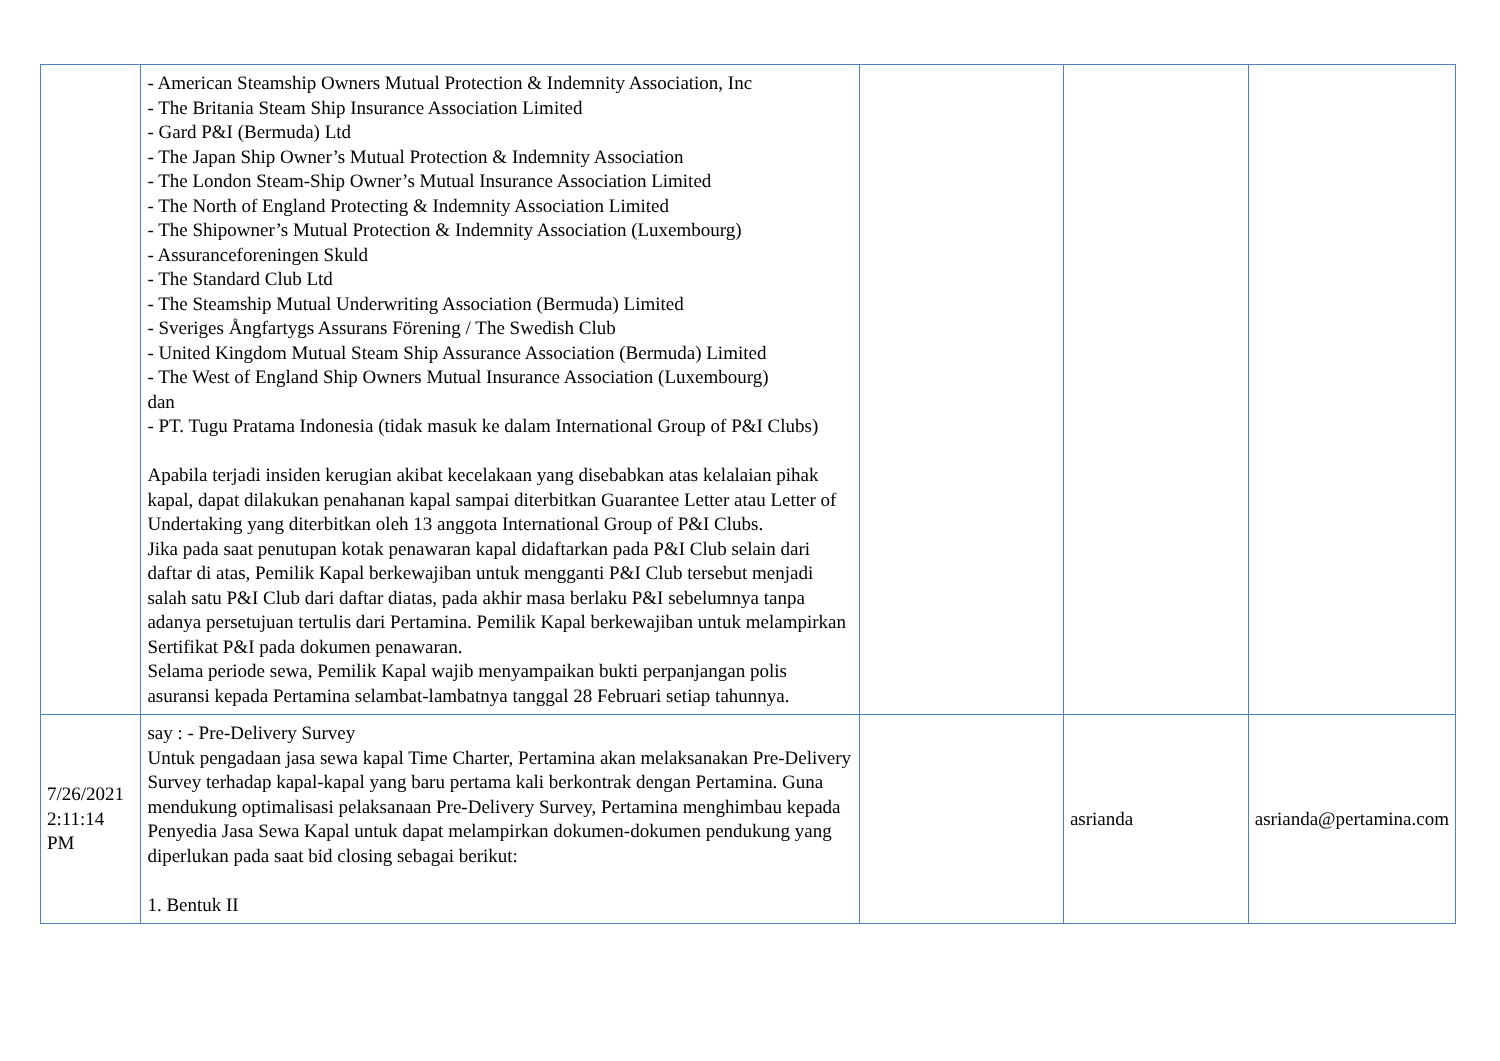| | - American Steamship Owners Mutual Protection & Indemnity Association, Inc - The Britania Steam Ship Insurance Association Limited - Gard P&I (Bermuda) Ltd - The Japan Ship Owner’s Mutual Protection & Indemnity Association - The London Steam-Ship Owner’s Mutual Insurance Association Limited - The North of England Protecting & Indemnity Association Limited - The Shipowner’s Mutual Protection & Indemnity Association (Luxembourg) - Assuranceforeningen Skuld - The Standard Club Ltd - The Steamship Mutual Underwriting Association (Bermuda) Limited - Sveriges Ångfartygs Assurans Förening / The Swedish Club - United Kingdom Mutual Steam Ship Assurance Association (Bermuda) Limited - The West of England Ship Owners Mutual Insurance Association (Luxembourg) dan - PT. Tugu Pratama Indonesia (tidak masuk ke dalam International Group of P&I Clubs) Apabila terjadi insiden kerugian akibat kecelakaan yang disebabkan atas kelalaian pihak kapal, dapat dilakukan penahanan kapal sampai diterbitkan Guarantee Letter atau Letter of Undertaking yang diterbitkan oleh 13 anggota International Group of P&I Clubs. Jika pada saat penutupan kotak penawaran kapal didaftarkan pada P&I Club selain dari daftar di atas, Pemilik Kapal berkewajiban untuk mengganti P&I Club tersebut menjadi salah satu P&I Club dari daftar diatas, pada akhir masa berlaku P&I sebelumnya tanpa adanya persetujuan tertulis dari Pertamina. Pemilik Kapal berkewajiban untuk melampirkan Sertifikat P&I pada dokumen penawaran. Selama periode sewa, Pemilik Kapal wajib menyampaikan bukti perpanjangan polis asuransi kepada Pertamina selambat-lambatnya tanggal 28 Februari setiap tahunnya. | | | |
| 7/26/2021 2:11:14 PM | say : - Pre-Delivery Survey Untuk pengadaan jasa sewa kapal Time Charter, Pertamina akan melaksanakan Pre-Delivery Survey terhadap kapal-kapal yang baru pertama kali berkontrak dengan Pertamina. Guna mendukung optimalisasi pelaksanaan Pre-Delivery Survey, Pertamina menghimbau kepada Penyedia Jasa Sewa Kapal untuk dapat melampirkan dokumen-dokumen pendukung yang diperlukan pada saat bid closing sebagai berikut: 1. Bentuk II | | asrianda | asrianda@pertamina.com |